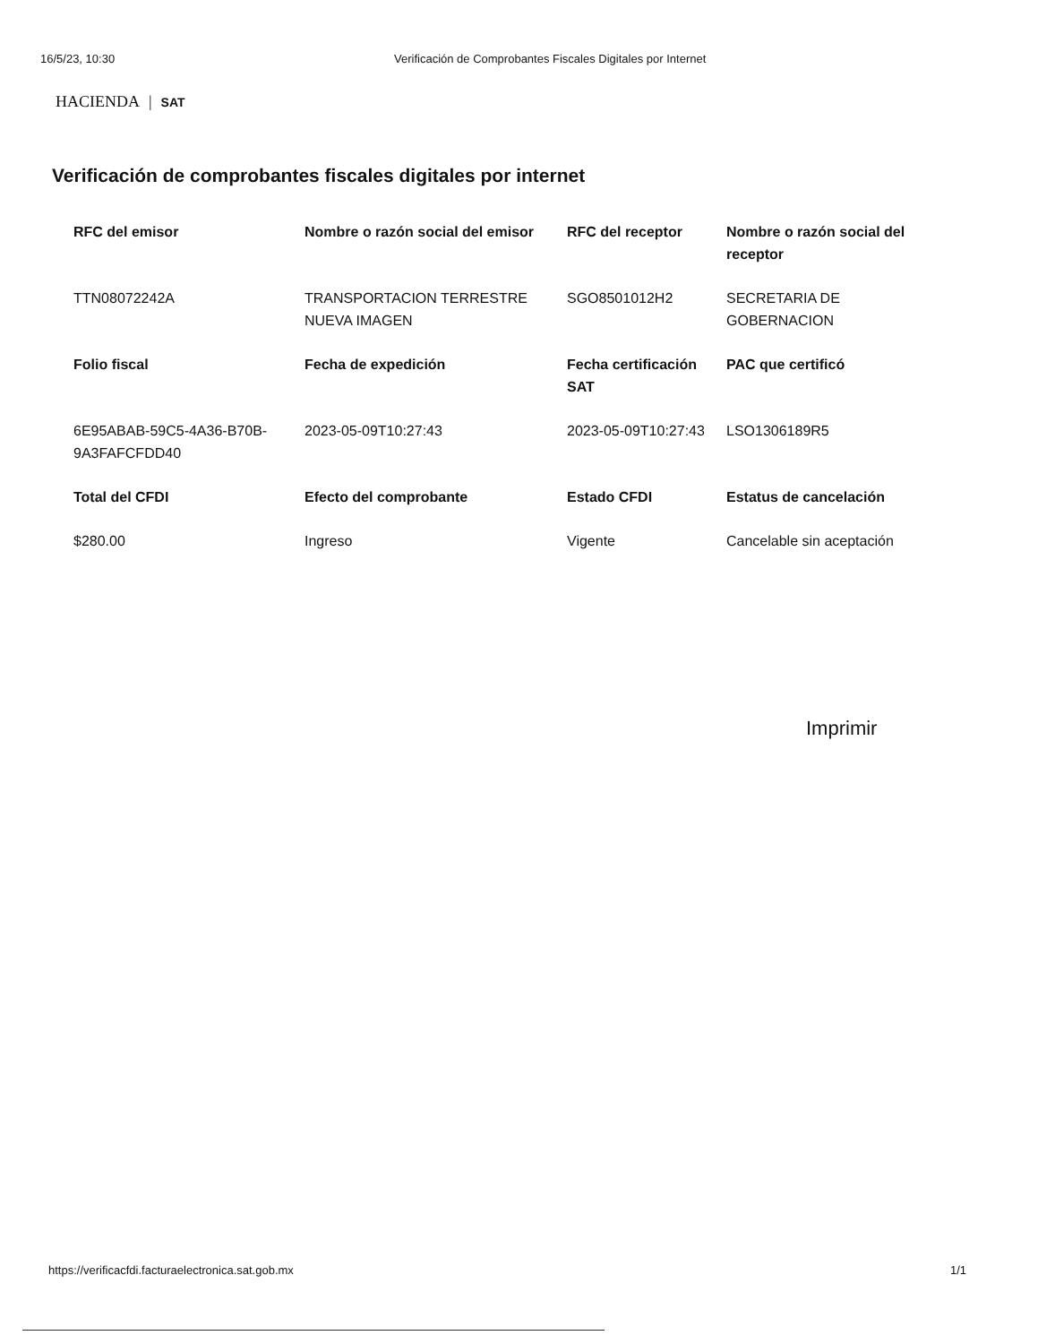16/5/23, 10:30 Verificación de Comprobantes Fiscales Digitales por Internet
HACIENDA | SAT
Verificación de comprobantes fiscales digitales por internet
| RFC del emisor | Nombre o razón social del emisor | RFC del receptor | Nombre o razón social del receptor |
| --- | --- | --- | --- |
| TTN08072242A | TRANSPORTACION TERRESTRE NUEVA IMAGEN | SGO8501012H2 | SECRETARIA DE GOBERNACION |
| Folio fiscal | Fecha de expedición | Fecha certificación SAT | PAC que certificó |
| 6E95ABAB-59C5-4A36-B70B-9A3FAFCFDD40 | 2023-05-09T10:27:43 | 2023-05-09T10:27:43 | LSO1306189R5 |
| Total del CFDI | Efecto del comprobante | Estado CFDI | Estatus de cancelación |
| $280.00 | Ingreso | Vigente | Cancelable sin aceptación |
Imprimir
https://verificacfdi.facturaelectronica.sat.gob.mx 1/1